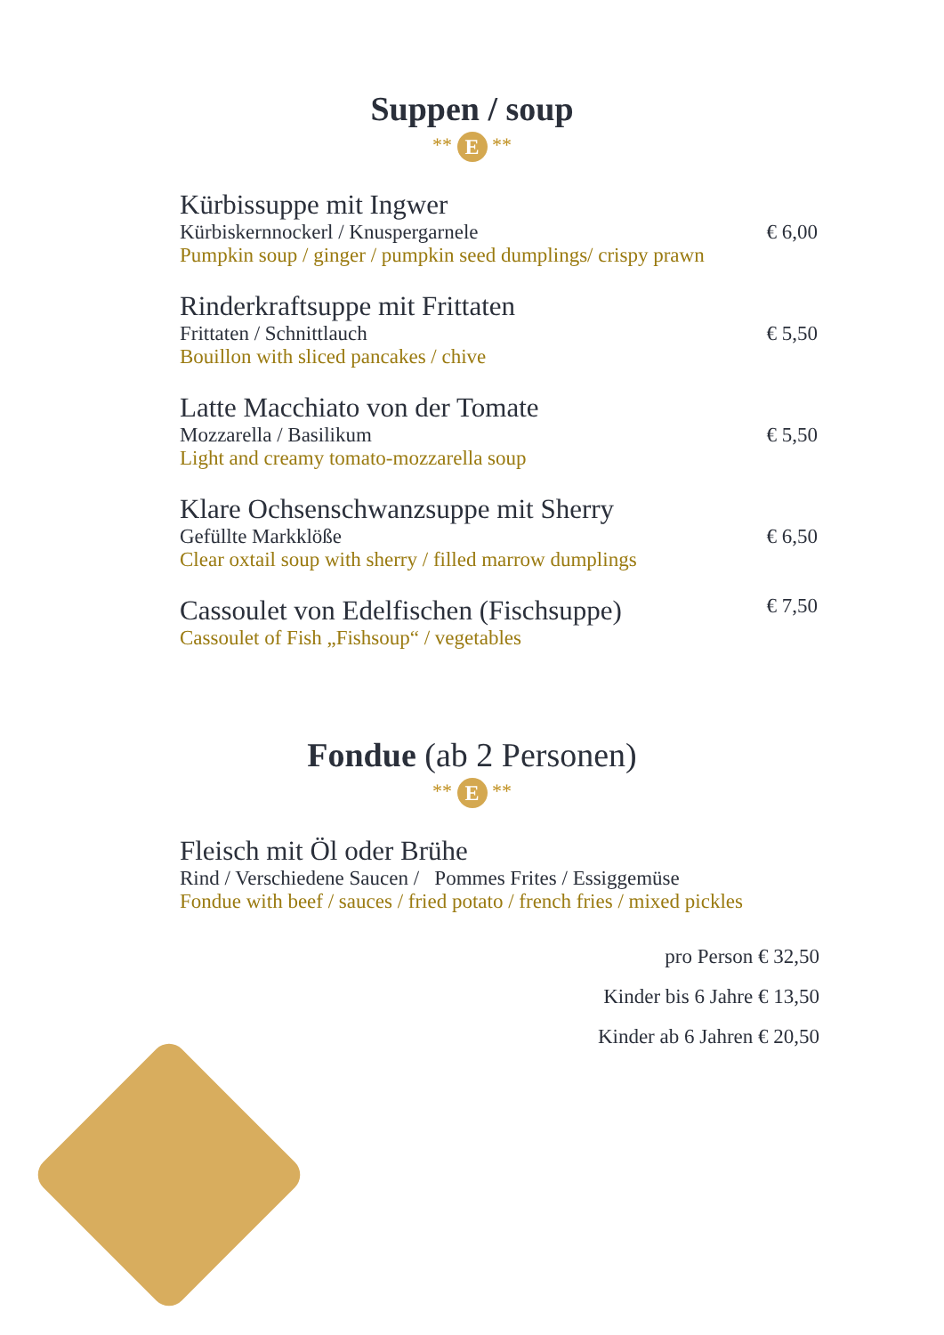Suppen / soup
** E **
Kürbissuppe mit Ingwer
Kürbiskernnockerl / Knuspergarnele € 6,00
Pumpkin soup / ginger / pumpkin seed dumplings/ crispy prawn
Rinderkraftsuppe mit Frittaten
Frittaten / Schnittlauch € 5,50
Bouillon with sliced pancakes / chive
Latte Macchiato von der Tomate
Mozzarella / Basilikum € 5,50
Light and creamy tomato-mozzarella soup
Klare Ochsenschwanzsuppe mit Sherry
Gefüllte Markklöße € 6,50
Clear oxtail soup with sherry / filled marrow dumplings
Cassoulet von Edelfischen (Fischsuppe) € 7,50
Cassoulet of Fish „Fishsoup“ / vegetables
Fondue (ab 2 Personen)
** E **
Fleisch mit Öl oder Brühe
Rind / Verschiedene Saucen / Pommes Frites / Essiggemüse
Fondue with beef / sauces / fried potato / french fries / mixed pickles
pro Person € 32,50
Kinder bis 6 Jahre € 13,50
Kinder ab 6 Jahren € 20,50